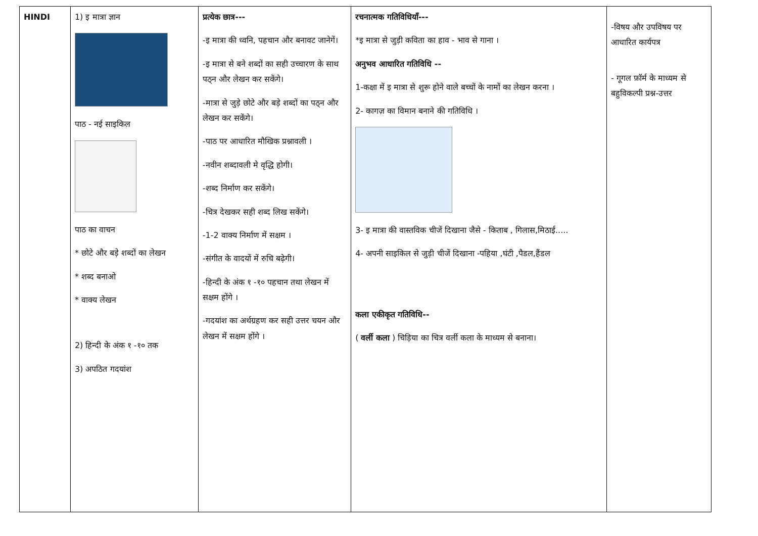| HINDI | 1) इ मात्रा ज्ञान पाठ - नई साइकिल पाठ का वाचन * छोटे और बड़े शब्दों का लेखन * शब्द बनाओ * वाक्य लेखन 2) हिन्दी के अंक १ -१० तक 3) अपठित गदयांश | प्रत्येक छात्र--- -इ मात्रा की ध्वनि, पहचान और बनावट जानेगें। -इ मात्रा से बने शब्दों का सही उच्चारण के साथ पठ्न और लेखन कर सकेंगे। -मात्रा से जुड़े छोटे और बड़े शब्दों का पठ्न और लेखन कर सकेंगे। -पाठ पर आधारित मौखिक प्रश्नावली । -नवीन शब्दावली मे वृद्धि होगी। -शब्द निर्माण कर सकेंगे। -चित्र देखकर सही शब्द लिख सकेंगे। -1-2 वाक्य निर्माण में सक्षम । -संगीत के वादयों में रुचि बढ़ेगी। -हिन्दी के अंक १ -१० पहचान तथा लेखन में सक्षम होंगे । -गदयांश का अर्थग्रहण कर सही उत्तर चयन और लेखन में सक्षम होंगे । | रचनात्मक गतिविधियाँ--- *इ मात्रा से जुड़ी कविता का हाव - भाव से गाना । अनुभव आधारित गतिविधि -- 1-कक्षा में इ मात्रा से शुरू होने वाले बच्चों के नामों का लेखन करना । 2- कागज़ का विमान बनाने की गतिविधि । 3- इ मात्रा की वास्तविक चीजें दिखाना जैसे - किताब , गिलास,मिठाई..... 4- अपनी साइकिल से जुड़ी चीजें दिखाना -पहिया ,घंटी ,पैडल,हैंडल कला एकीकृत गतिविधि-- ( वर्ली कला ) चिड़िया का चित्र वर्ली कला के माध्यम से बनाना। | -विषय और उपविषय पर आधारित कार्यपत्र - गूगल फ़ॉर्म के माध्यम से बहुविकल्पी प्रश्न-उत्तर |